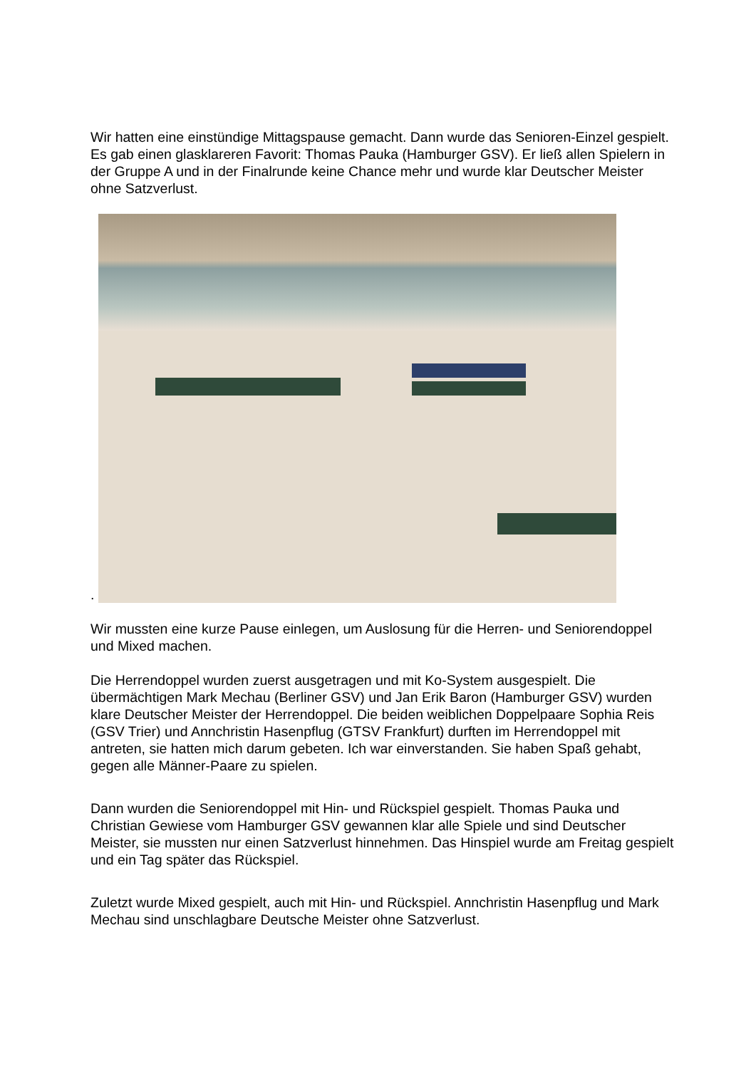Wir hatten eine einstündige Mittagspause gemacht. Dann wurde das Senioren-Einzel gespielt. Es gab einen glasklareren Favorit: Thomas Pauka (Hamburger GSV). Er ließ allen Spielern in der Gruppe A und in der Finalrunde keine Chance mehr und wurde klar Deutscher Meister ohne Satzverlust.
.
Wir mussten eine kurze Pause einlegen, um Auslosung für die Herren- und Seniorendoppel und Mixed machen.
Die Herrendoppel wurden zuerst ausgetragen und mit Ko-System ausgespielt. Die übermächtigen Mark Mechau (Berliner GSV) und Jan Erik Baron (Hamburger GSV) wurden klare Deutscher Meister der Herrendoppel. Die beiden weiblichen Doppelpaare Sophia Reis (GSV Trier) und Annchristin Hasenpflug (GTSV Frankfurt) durften im Herrendoppel mit antreten, sie hatten mich darum gebeten. Ich war einverstanden. Sie haben Spaß gehabt, gegen alle Männer-Paare zu spielen.
Dann wurden die Seniorendoppel mit Hin- und Rückspiel gespielt. Thomas Pauka und Christian Gewiese vom Hamburger GSV gewannen klar alle Spiele und sind Deutscher Meister, sie mussten nur einen Satzverlust hinnehmen. Das Hinspiel wurde am Freitag gespielt und ein Tag später das Rückspiel.
Zuletzt wurde Mixed gespielt, auch mit Hin- und Rückspiel. Annchristin Hasenpflug und Mark Mechau sind unschlagbare Deutsche Meister ohne Satzverlust.